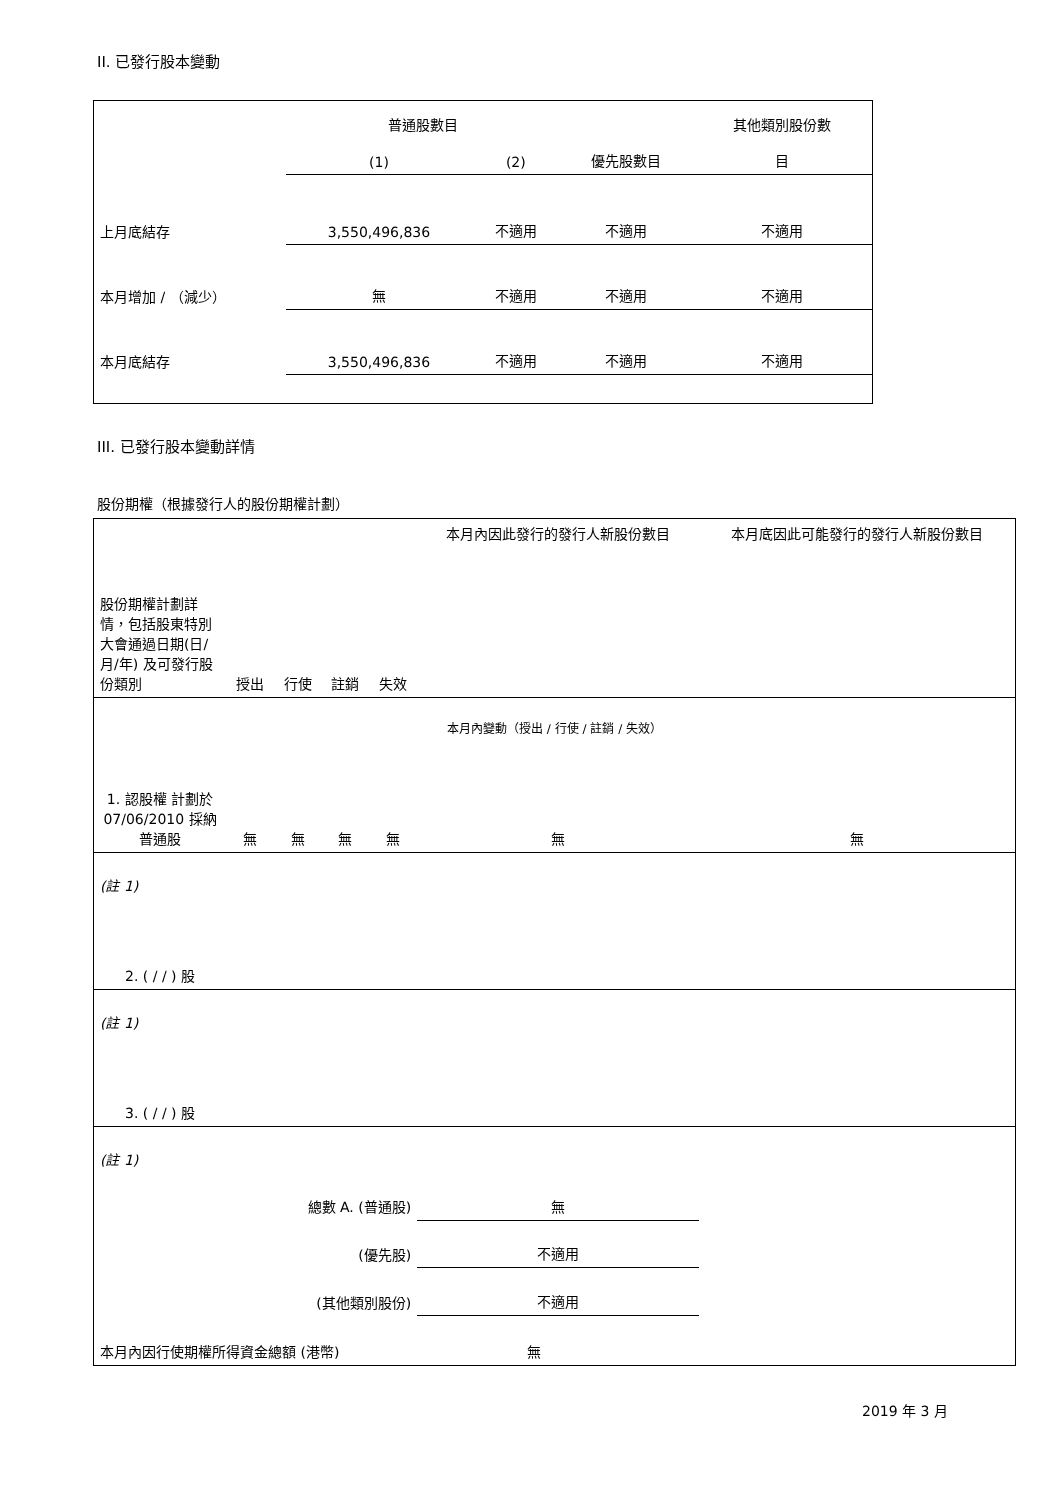II. 已發行股本變動
| | 普通股數目 | | | 其他類別股份數 |
| | (1) | (2) | 優先股數目 | 目 |
| 上月底結存 | 3,550,496,836 | 不適用 | 不適用 | 不適用 |
| 本月增加 / （減少） | 無 | 不適用 | 不適用 | 不適用 |
| 本月底結存 | 3,550,496,836 | 不適用 | 不適用 | 不適用 |
III. 已發行股本變動詳情
股份期權（根據發行人的股份期權計劃）
| 股份期權計劃詳情，包括股東特別大會通過日期(日/月/年) 及可發行股份類別 | 授出 | 行使 | 註銷 | 失效 | 本月內因此發行的發行人新股份數目 | 本月底因此可能發行的發行人新股份數目 |
| 本月內變動（授出 / 行使 / 註銷 / 失效） | | | | | | |
| 1. 認股權 計劃於 07/06/2010 採納 普通股 | 無 | 無 | 無 | 無 | 無 | 無 |
| (註 1) | | | | | | |
| 2. ( / / ) 股 | | | | | | |
| (註 1) | | | | | | |
| 3. ( / / ) 股 | | | | | | |
| (註 1) | | | | | | |
| 總數 A. (普通股) | | | | | 無 | |
| (優先股) | | | | | 不適用 | |
| (其他類別股份) | | | | | 不適用 | |
| 本月內因行使期權所得資金總額 (港幣) | | | | 無 | | |
2019 年 3 月